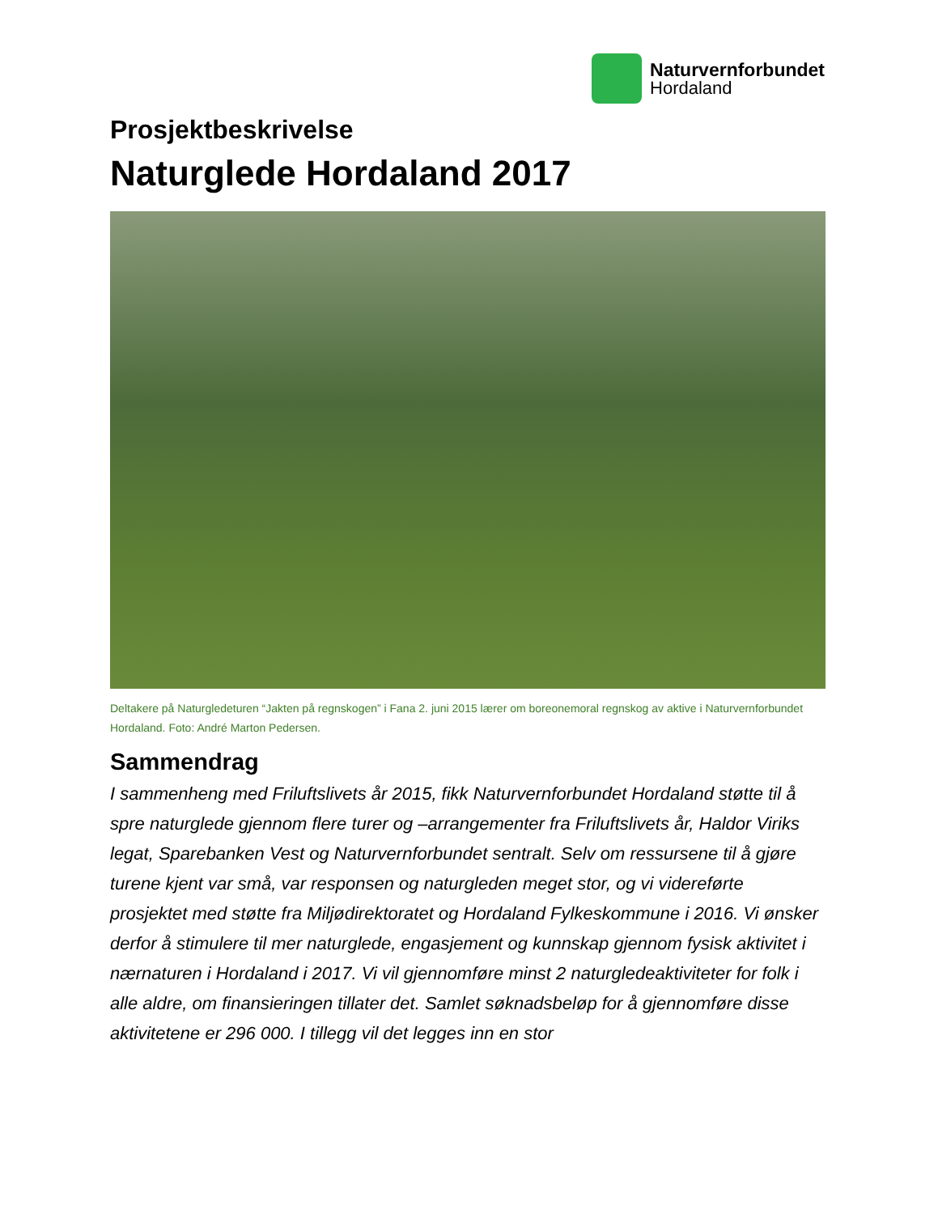Naturvernforbundet
Hordaland
Prosjektbeskrivelse
Naturglede Hordaland 2017
Deltakere på Naturgledeturen “Jakten på regnskogen” i Fana 2. juni 2015 lærer om boreonemoral regnskog av aktive i Naturvernforbundet Hordaland. Foto: André Marton Pedersen.
Sammendrag
I sammenheng med Friluftslivets år 2015, fikk Naturvernforbundet Hordaland støtte til å spre naturglede gjennom flere turer og –arrangementer fra Friluftslivets år, Haldor Viriks legat, Sparebanken Vest og Naturvernforbundet sentralt. Selv om ressursene til å gjøre turene kjent var små, var responsen og naturgleden meget stor, og vi videreførte prosjektet med støtte fra Miljødirektoratet og Hordaland Fylkeskommune i 2016. Vi ønsker derfor å stimulere til mer naturglede, engasjement og kunnskap gjennom fysisk aktivitet i nærnaturen i Hordaland i 2017. Vi vil gjennomføre minst 2 naturgledeaktiviteter for folk i alle aldre, om finansieringen tillater det. Samlet søknadsbeløp for å gjennomføre disse aktivitetene er 296 000. I tillegg vil det legges inn en stor